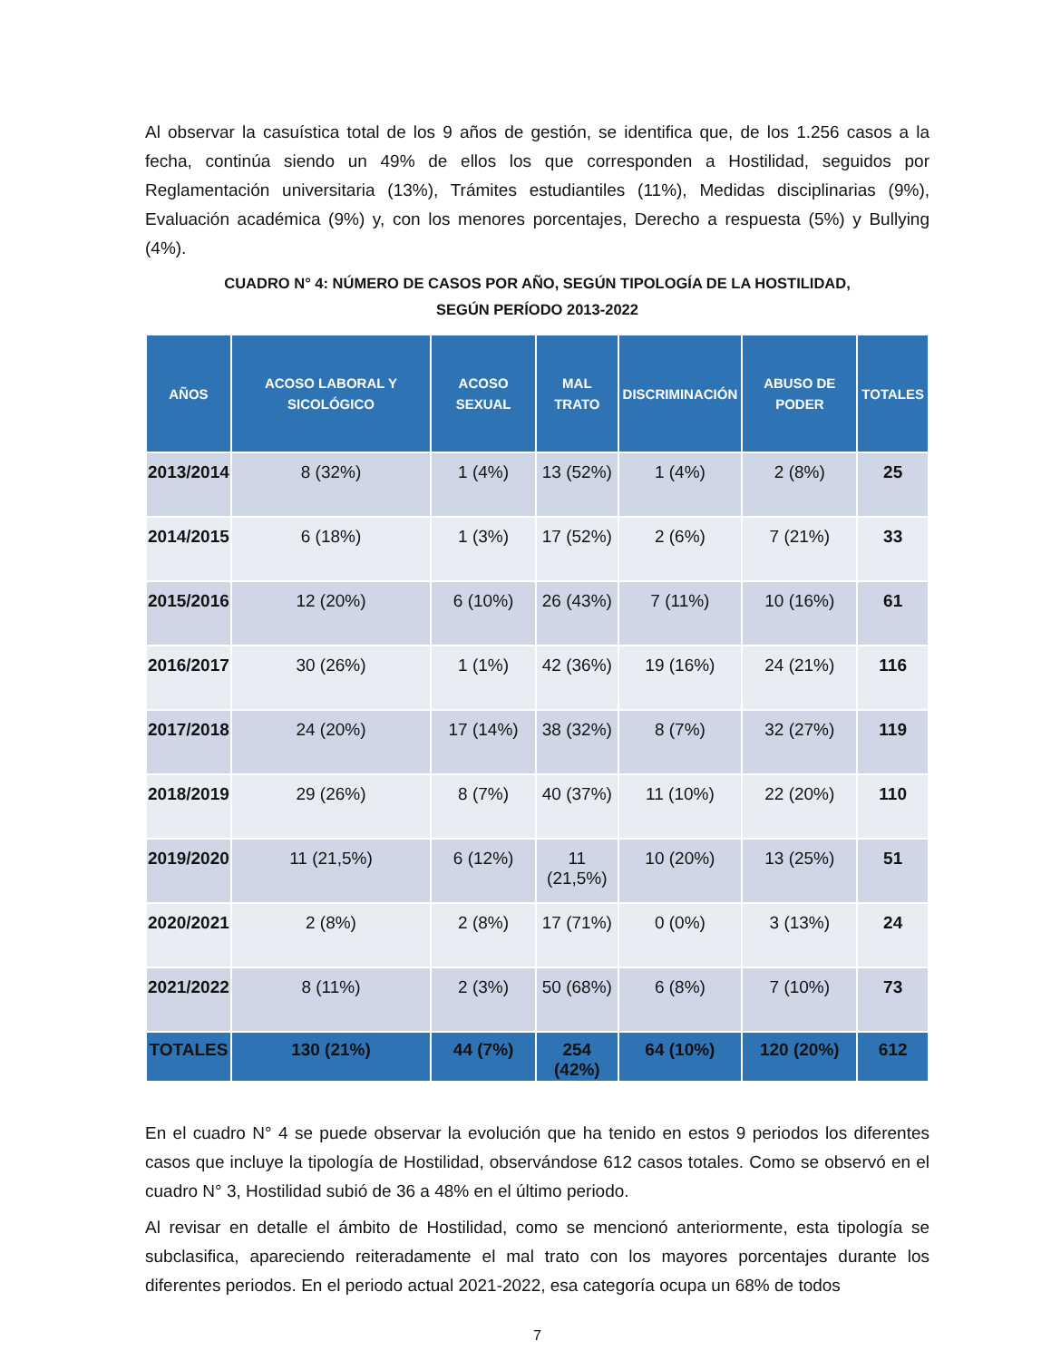Al observar la casuística total de los 9 años de gestión, se identifica que, de los 1.256 casos a la fecha, continúa siendo un 49% de ellos los que corresponden a Hostilidad, seguidos por Reglamentación universitaria (13%), Trámites estudiantiles (11%), Medidas disciplinarias (9%), Evaluación académica (9%) y, con los menores porcentajes, Derecho a respuesta (5%) y Bullying (4%).
CUADRO N° 4: NÚMERO DE CASOS POR AÑO, SEGÚN TIPOLOGÍA DE LA HOSTILIDAD,
SEGÚN PERÍODO 2013-2022
| AÑOS | ACOSO LABORAL Y SICOLÓGICO | ACOSO SEXUAL | MAL TRATO | DISCRIMINACIÓN | ABUSO DE PODER | TOTALES |
| --- | --- | --- | --- | --- | --- | --- |
| 2013/2014 | 8 (32%) | 1 (4%) | 13 (52%) | 1 (4%) | 2 (8%) | 25 |
| 2014/2015 | 6 (18%) | 1 (3%) | 17 (52%) | 2 (6%) | 7 (21%) | 33 |
| 2015/2016 | 12 (20%) | 6 (10%) | 26 (43%) | 7 (11%) | 10 (16%) | 61 |
| 2016/2017 | 30 (26%) | 1 (1%) | 42 (36%) | 19 (16%) | 24 (21%) | 116 |
| 2017/2018 | 24 (20%) | 17 (14%) | 38 (32%) | 8 (7%) | 32 (27%) | 119 |
| 2018/2019 | 29 (26%) | 8 (7%) | 40 (37%) | 11 (10%) | 22 (20%) | 110 |
| 2019/2020 | 11 (21,5%) | 6 (12%) | 11 (21,5%) | 10 (20%) | 13 (25%) | 51 |
| 2020/2021 | 2 (8%) | 2 (8%) | 17 (71%) | 0 (0%) | 3 (13%) | 24 |
| 2021/2022 | 8 (11%) | 2 (3%) | 50 (68%) | 6 (8%) | 7 (10%) | 73 |
| TOTALES | 130 (21%) | 44 (7%) | 254 (42%) | 64 (10%) | 120 (20%) | 612 |
En el cuadro N° 4 se puede observar la evolución que ha tenido en estos 9 periodos los diferentes casos que incluye la tipología de Hostilidad, observándose 612 casos totales. Como se observó en el cuadro N° 3, Hostilidad subió de 36 a 48% en el último periodo.
Al revisar en detalle el ámbito de Hostilidad, como se mencionó anteriormente, esta tipología se subclasifica, apareciendo reiteradamente el mal trato con los mayores porcentajes durante los diferentes periodos. En el periodo actual 2021-2022, esa categoría ocupa un 68% de todos
7